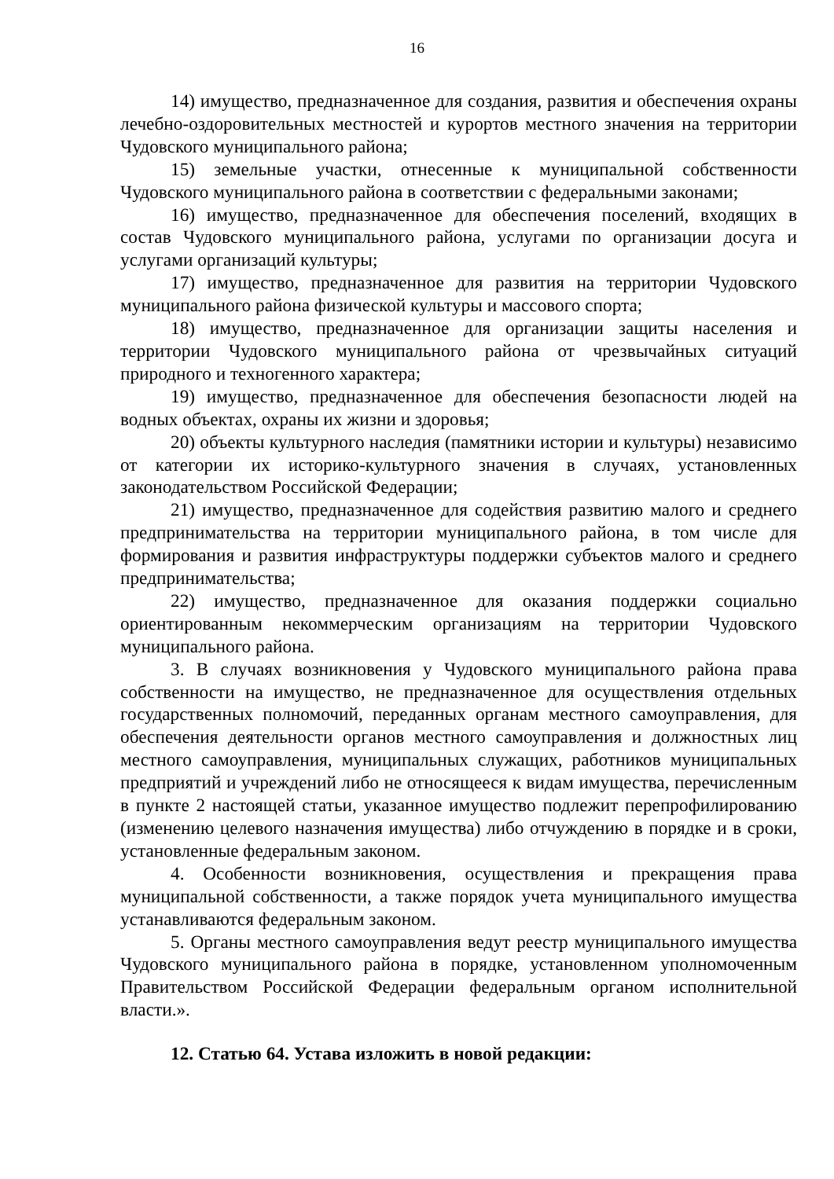16
14) имущество, предназначенное для создания, развития и обеспечения охраны лечебно-оздоровительных местностей и курортов местного значения на территории Чудовского муниципального района;
15) земельные участки, отнесенные к муниципальной собственности Чудовского муниципального района в соответствии с федеральными законами;
16) имущество, предназначенное для обеспечения поселений, входящих в состав Чудовского муниципального района, услугами по организации досуга и услугами организаций культуры;
17) имущество, предназначенное для развития на территории Чудовского муниципального района физической культуры и массового спорта;
18) имущество, предназначенное для организации защиты населения и территории Чудовского муниципального района от чрезвычайных ситуаций природного и техногенного характера;
19) имущество, предназначенное для обеспечения безопасности людей на водных объектах, охраны их жизни и здоровья;
20) объекты культурного наследия (памятники истории и культуры) независимо от категории их историко-культурного значения в случаях, установленных законодательством Российской Федерации;
21) имущество, предназначенное для содействия развитию малого и среднего предпринимательства на территории муниципального района, в том числе для формирования и развития инфраструктуры поддержки субъектов малого и среднего предпринимательства;
22) имущество, предназначенное для оказания поддержки социально ориентированным некоммерческим организациям на территории Чудовского муниципального района.
3. В случаях возникновения у Чудовского муниципального района права собственности на имущество, не предназначенное для осуществления отдельных государственных полномочий, переданных органам местного самоуправления, для обеспечения деятельности органов местного самоуправления и должностных лиц местного самоуправления, муниципальных служащих, работников муниципальных предприятий и учреждений либо не относящееся к видам имущества, перечисленным в пункте 2 настоящей статьи, указанное имущество подлежит перепрофилированию (изменению целевого назначения имущества) либо отчуждению в порядке и в сроки, установленные федеральным законом.
4. Особенности возникновения, осуществления и прекращения права муниципальной собственности, а также порядок учета муниципального имущества устанавливаются федеральным законом.
5. Органы местного самоуправления ведут реестр муниципального имущества Чудовского муниципального района в порядке, установленном уполномоченным Правительством Российской Федерации федеральным органом исполнительной власти.».
12. Статью 64. Устава изложить в новой редакции: